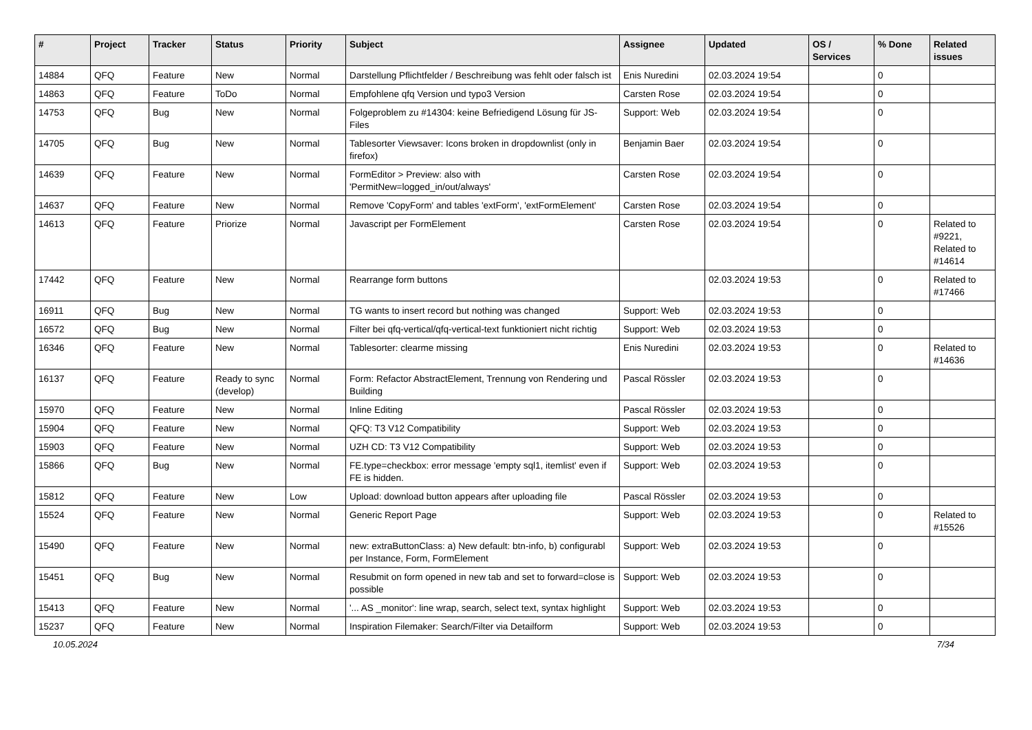| # | Project | Tracker | Status | Priority | Subject | Assignee | Updated | OS / Services | % Done | Related issues |
| --- | --- | --- | --- | --- | --- | --- | --- | --- | --- | --- |
| 14884 | QFQ | Feature | New | Normal | Darstellung Pflichtfelder / Beschreibung was fehlt oder falsch ist | Enis Nuredini | 02.03.2024 19:54 | | 0 | |
| 14863 | QFQ | Feature | ToDo | Normal | Empfohlene qfq Version und typo3 Version | Carsten Rose | 02.03.2024 19:54 | | 0 | |
| 14753 | QFQ | Bug | New | Normal | Folgeproblem zu #14304: keine Befriedigend Lösung für JS-Files | Support: Web | 02.03.2024 19:54 | | 0 | |
| 14705 | QFQ | Bug | New | Normal | Tablesorter Viewsaver: Icons broken in dropdownlist (only in firefox) | Benjamin Baer | 02.03.2024 19:54 | | 0 | |
| 14639 | QFQ | Feature | New | Normal | FormEditor > Preview: also with 'PermitNew=logged_in/out/always' | Carsten Rose | 02.03.2024 19:54 | | 0 | |
| 14637 | QFQ | Feature | New | Normal | Remove 'CopyForm' and tables 'extForm', 'extFormElement' | Carsten Rose | 02.03.2024 19:54 | | 0 | |
| 14613 | QFQ | Feature | Priorize | Normal | Javascript per FormElement | Carsten Rose | 02.03.2024 19:54 | | 0 | Related to #9221, Related to #14614 |
| 17442 | QFQ | Feature | New | Normal | Rearrange form buttons | | 02.03.2024 19:53 | | 0 | Related to #17466 |
| 16911 | QFQ | Bug | New | Normal | TG wants to insert record but nothing was changed | Support: Web | 02.03.2024 19:53 | | 0 | |
| 16572 | QFQ | Bug | New | Normal | Filter bei qfq-vertical/qfq-vertical-text funktioniert nicht richtig | Support: Web | 02.03.2024 19:53 | | 0 | |
| 16346 | QFQ | Feature | New | Normal | Tablesorter: clearme missing | Enis Nuredini | 02.03.2024 19:53 | | 0 | Related to #14636 |
| 16137 | QFQ | Feature | Ready to sync (develop) | Normal | Form: Refactor AbstractElement, Trennung von Rendering und Building | Pascal Rössler | 02.03.2024 19:53 | | 0 | |
| 15970 | QFQ | Feature | New | Normal | Inline Editing | Pascal Rössler | 02.03.2024 19:53 | | 0 | |
| 15904 | QFQ | Feature | New | Normal | QFQ: T3 V12 Compatibility | Support: Web | 02.03.2024 19:53 | | 0 | |
| 15903 | QFQ | Feature | New | Normal | UZH CD: T3 V12 Compatibility | Support: Web | 02.03.2024 19:53 | | 0 | |
| 15866 | QFQ | Bug | New | Normal | FE.type=checkbox: error message 'empty sql1, itemlist' even if FE is hidden. | Support: Web | 02.03.2024 19:53 | | 0 | |
| 15812 | QFQ | Feature | New | Low | Upload: download button appears after uploading file | Pascal Rössler | 02.03.2024 19:53 | | 0 | |
| 15524 | QFQ | Feature | New | Normal | Generic Report Page | Support: Web | 02.03.2024 19:53 | | 0 | Related to #15526 |
| 15490 | QFQ | Feature | New | Normal | new: extraButtonClass: a) New default: btn-info, b) configurabl per Instance, Form, FormElement | Support: Web | 02.03.2024 19:53 | | 0 | |
| 15451 | QFQ | Bug | New | Normal | Resubmit on form opened in new tab and set to forward=close is possible | Support: Web | 02.03.2024 19:53 | | 0 | |
| 15413 | QFQ | Feature | New | Normal | '... AS _monitor': line wrap, search, select text, syntax highlight | Support: Web | 02.03.2024 19:53 | | 0 | |
| 15237 | QFQ | Feature | New | Normal | Inspiration Filemaker: Search/Filter via Detailform | Support: Web | 02.03.2024 19:53 | | 0 | |
10.05.2024 7/34